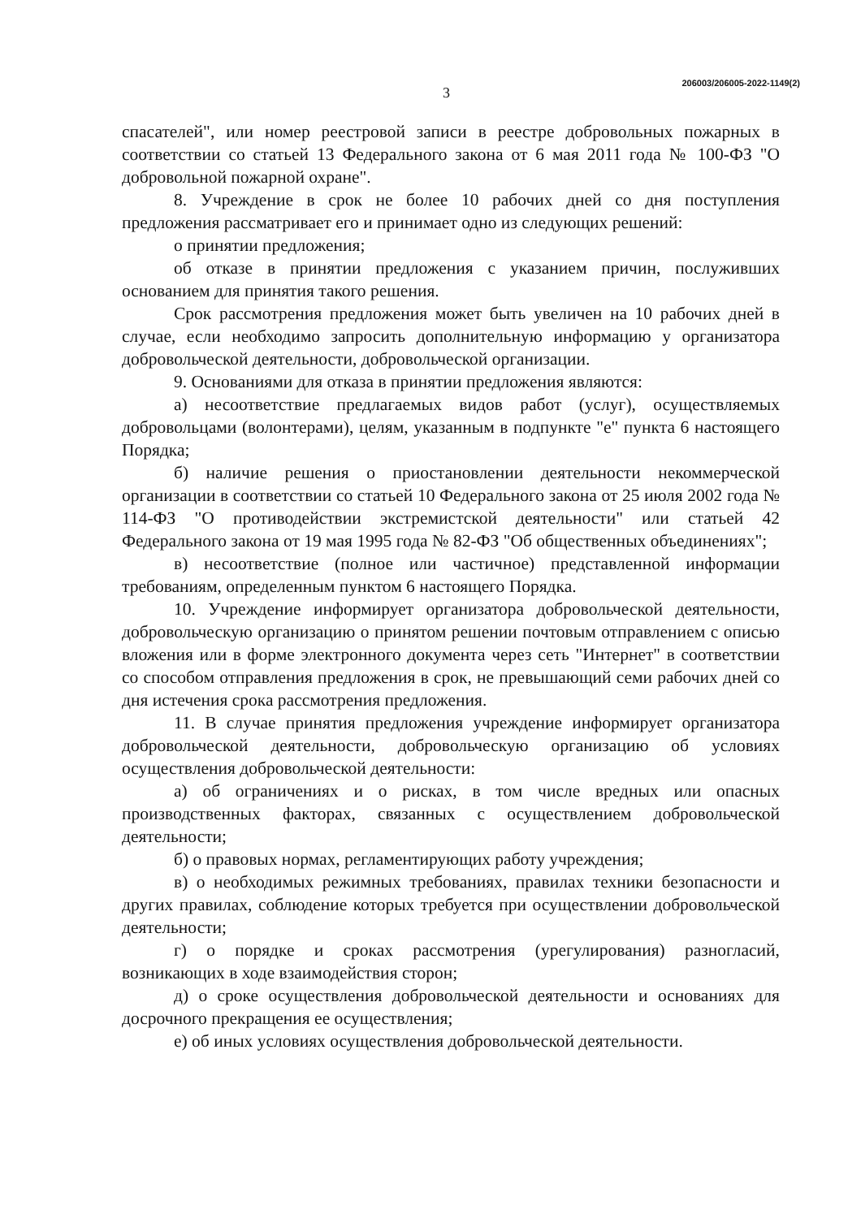3 206003/206005-2022-1149(2)
спасателей", или номер реестровой записи в реестре добровольных пожарных в соответствии со статьей 13 Федерального закона от 6 мая 2011 года № 100-ФЗ "О добровольной пожарной охране".
8. Учреждение в срок не более 10 рабочих дней со дня поступления предложения рассматривает его и принимает одно из следующих решений:
о принятии предложения;
об отказе в принятии предложения с указанием причин, послуживших основанием для принятия такого решения.
Срок рассмотрения предложения может быть увеличен на 10 рабочих дней в случае, если необходимо запросить дополнительную информацию у организатора добровольческой деятельности, добровольческой организации.
9. Основаниями для отказа в принятии предложения являются:
а) несоответствие предлагаемых видов работ (услуг), осуществляемых добровольцами (волонтерами), целям, указанным в подпункте "е" пункта 6 настоящего Порядка;
б) наличие решения о приостановлении деятельности некоммерческой организации в соответствии со статьей 10 Федерального закона от 25 июля 2002 года № 114-ФЗ "О противодействии экстремистской деятельности" или статьей 42 Федерального закона от 19 мая 1995 года № 82-ФЗ "Об общественных объединениях";
в) несоответствие (полное или частичное) представленной информации требованиям, определенным пунктом 6 настоящего Порядка.
10. Учреждение информирует организатора добровольческой деятельности, добровольческую организацию о принятом решении почтовым отправлением с описью вложения или в форме электронного документа через сеть "Интернет" в соответствии со способом отправления предложения в срок, не превышающий семи рабочих дней со дня истечения срока рассмотрения предложения.
11. В случае принятия предложения учреждение информирует организатора добровольческой деятельности, добровольческую организацию об условиях осуществления добровольческой деятельности:
а) об ограничениях и о рисках, в том числе вредных или опасных производственных факторах, связанных с осуществлением добровольческой деятельности;
б) о правовых нормах, регламентирующих работу учреждения;
в) о необходимых режимных требованиях, правилах техники безопасности и других правилах, соблюдение которых требуется при осуществлении добровольческой деятельности;
г) о порядке и сроках рассмотрения (урегулирования) разногласий, возникающих в ходе взаимодействия сторон;
д) о сроке осуществления добровольческой деятельности и основаниях для досрочного прекращения ее осуществления;
е) об иных условиях осуществления добровольческой деятельности.